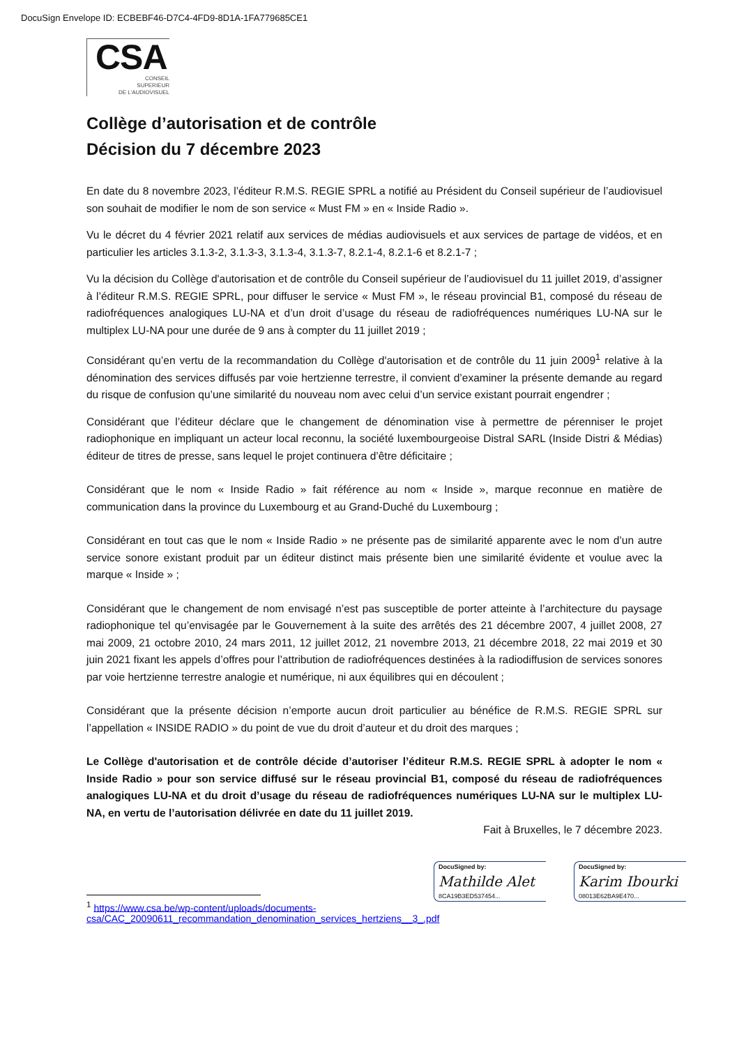DocuSign Envelope ID: ECBEBF46-D7C4-4FD9-8D1A-1FA779685CE1
CSA
CONSEIL
SUPERIEUR
DE L'AUDIOVISUEL
Collège d’autorisation et de contrôle
Décision du 7 décembre 2023
En date du 8 novembre 2023, l’éditeur R.M.S. REGIE SPRL a notifié au Président du Conseil supérieur de l’audiovisuel son souhait de modifier le nom de son service « Must FM » en « Inside Radio ».
Vu le décret du 4 février 2021 relatif aux services de médias audiovisuels et aux services de partage de vidéos, et en particulier les articles 3.1.3-2, 3.1.3-3, 3.1.3-4, 3.1.3-7, 8.2.1-4, 8.2.1-6 et 8.2.1-7 ;
Vu la décision du Collège d'autorisation et de contrôle du Conseil supérieur de l’audiovisuel du 11 juillet 2019, d’assigner à l’éditeur R.M.S. REGIE SPRL, pour diffuser le service « Must FM », le réseau provincial B1, composé du réseau de radiofréquences analogiques LU-NA et d’un droit d’usage du réseau de radiofréquences numériques LU-NA sur le multiplex LU-NA pour une durée de 9 ans à compter du 11 juillet 2019 ;
Considérant qu’en vertu de la recommandation du Collège d'autorisation et de contrôle du 11 juin 2009<sup>1</sup> relative à la dénomination des services diffusés par voie hertzienne terrestre, il convient d’examiner la présente demande au regard du risque de confusion qu’une similarité du nouveau nom avec celui d’un service existant pourrait engendrer ;
Considérant que l’éditeur déclare que le changement de dénomination vise à permettre de pérenniser le projet radiophonique en impliquant un acteur local reconnu, la société luxembourgeoise Distral SARL (Inside Distri & Médias) éditeur de titres de presse, sans lequel le projet continuera d’être déficitaire ;
Considérant que le nom « Inside Radio » fait référence au nom « Inside », marque reconnue en matière de communication dans la province du Luxembourg et au Grand-Duché du Luxembourg ;
Considérant en tout cas que le nom « Inside Radio » ne présente pas de similarité apparente avec le nom d’un autre service sonore existant produit par un éditeur distinct mais présente bien une similarité évidente et voulue avec la marque « Inside » ;
Considérant que le changement de nom envisagé n’est pas susceptible de porter atteinte à l’architecture du paysage radiophonique tel qu’envisagée par le Gouvernement à la suite des arrêtés des 21 décembre 2007, 4 juillet 2008, 27 mai 2009, 21 octobre 2010, 24 mars 2011, 12 juillet 2012, 21 novembre 2013, 21 décembre 2018, 22 mai 2019 et 30 juin 2021 fixant les appels d’offres pour l’attribution de radiofréquences destinées à la radiodiffusion de services sonores par voie hertzienne terrestre analogie et numérique, ni aux équilibres qui en découlent ;
Considérant que la présente décision n’emporte aucun droit particulier au bénéfice de R.M.S. REGIE SPRL sur l’appellation « INSIDE RADIO » du point de vue du droit d’auteur et du droit des marques ;
Le Collège d'autorisation et de contrôle décide d’autoriser l’éditeur R.M.S. REGIE SPRL à adopter le nom « Inside Radio » pour son service diffusé sur le réseau provincial B1, composé du réseau de radiofréquences analogiques LU-NA et du droit d’usage du réseau de radiofréquences numériques LU-NA sur le multiplex LU-NA, en vertu de l’autorisation délivrée en date du 11 juillet 2019.
Fait à Bruxelles, le 7 décembre 2023.
DocuSigned by:
Mathilde Alet
8CA19B3ED537454...
DocuSigned by:
Karim Ibourki
08013E62BA9E470...
<sup>1</sup> https://www.csa.be/wp-content/uploads/documents-csa/CAC_20090611_recommandation_denomination_services_hertziens__3_.pdf